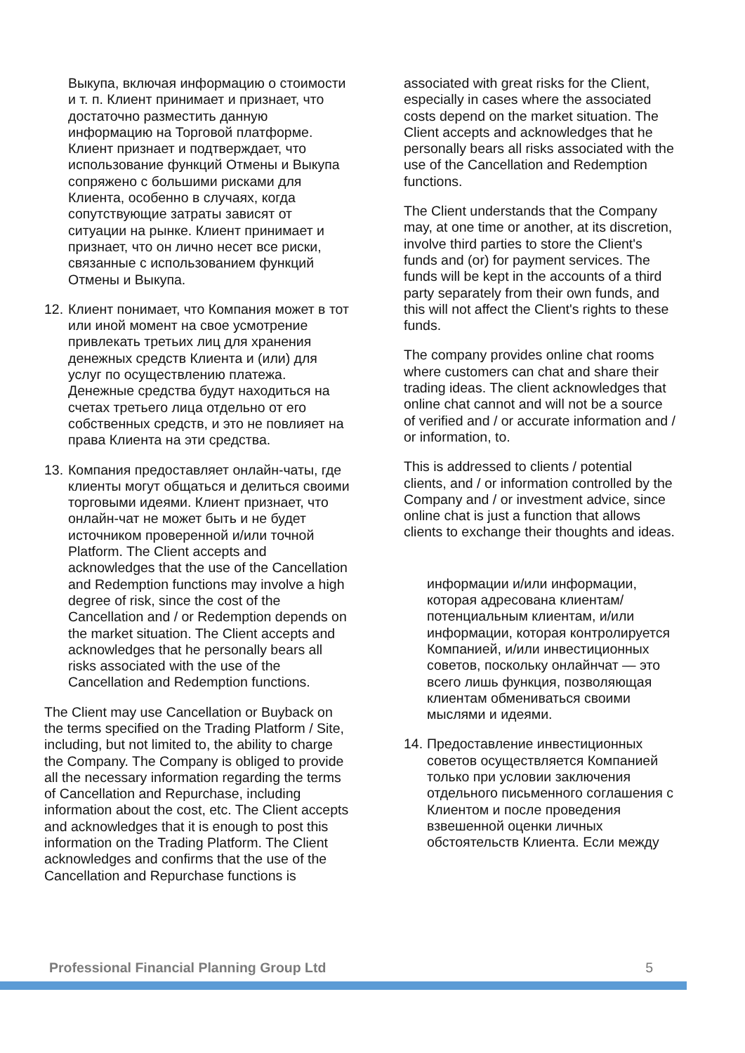Выкупа, включая информацию о стоимости и т. п. Клиент принимает и признает, что достаточно разместить данную информацию на Торговой платформе. Клиент признает и подтверждает, что использование функций Отмены и Выкупа сопряжено с большими рисками для Клиента, особенно в случаях, когда сопутствующие затраты зависят от ситуации на рынке. Клиент принимает и признает, что он лично несет все риски, связанные с использованием функций Отмены и Выкупа.
12. Клиент понимает, что Компания может в тот или иной момент на свое усмотрение привлекать третьих лиц для хранения денежных средств Клиента и (или) для услуг по осуществлению платежа. Денежные средства будут находиться на счетах третьего лица отдельно от его собственных средств, и это не повлияет на права Клиента на эти средства.
13. Компания предоставляет онлайн-чаты, где клиенты могут общаться и делиться своими торговыми идеями. Клиент признает, что онлайн-чат не может быть и не будет источником проверенной и/или точной Platform. The Client accepts and acknowledges that the use of the Cancellation and Redemption functions may involve a high degree of risk, since the cost of the Cancellation and / or Redemption depends on the market situation. The Client accepts and acknowledges that he personally bears all risks associated with the use of the Cancellation and Redemption functions.
The Client may use Cancellation or Buyback on the terms specified on the Trading Platform / Site, including, but not limited to, the ability to charge the Company. The Company is obliged to provide all the necessary information regarding the terms of Cancellation and Repurchase, including information about the cost, etc. The Client accepts and acknowledges that it is enough to post this information on the Trading Platform. The Client acknowledges and confirms that the use of the Cancellation and Repurchase functions is
associated with great risks for the Client, especially in cases where the associated costs depend on the market situation. The Client accepts and acknowledges that he personally bears all risks associated with the use of the Cancellation and Redemption functions.
The Client understands that the Company may, at one time or another, at its discretion, involve third parties to store the Client's funds and (or) for payment services. The funds will be kept in the accounts of a third party separately from their own funds, and this will not affect the Client's rights to these funds.
The company provides online chat rooms where customers can chat and share their trading ideas. The client acknowledges that online chat cannot and will not be a source of verified and / or accurate information and / or information, to.
This is addressed to clients / potential clients, and / or information controlled by the Company and / or investment advice, since online chat is just a function that allows clients to exchange their thoughts and ideas.
информации и/или информации, которая адресована клиентам/потенциальным клиентам, и/или информации, которая контролируется Компанией, и/или инвестиционных советов, поскольку онлайнчат — это всего лишь функция, позволяющая клиентам обмениваться своими мыслями и идеями.
14. Предоставление инвестиционных советов осуществляется Компанией только при условии заключения отдельного письменного соглашения с Клиентом и после проведения взвешенной оценки личных обстоятельств Клиента. Если между
Professional Financial Planning Group Ltd 5